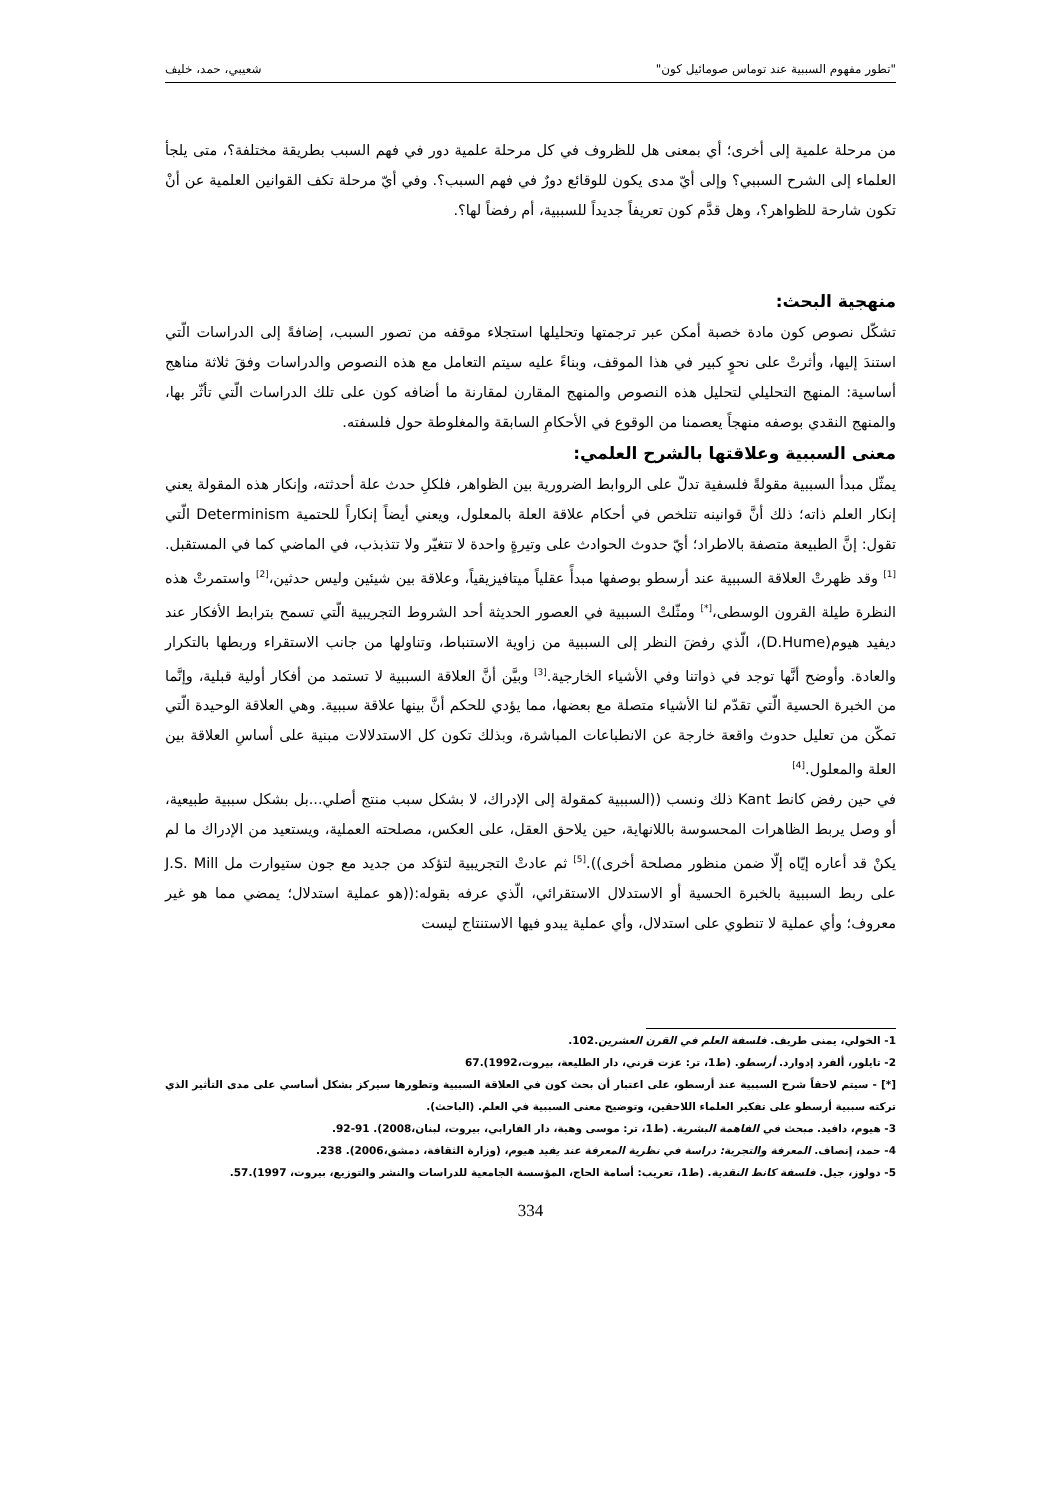"تطور مفهوم السببية عند توماس صومائيل كون" شعيبي، حمد، خليف
من مرحلة علمية إلى أخرى؛ أي بمعنى هل للظروف في كل مرحلة علمية دور في فهم السبب بطريقة مختلفة؟، متى يلجأ العلماء إلى الشرح السببي؟ وإلى أيّ مدى يكون للوقائع دورٌ في فهم السبب؟. وفي أيّ مرحلة تكف القوانين العلمية عن أنْ تكون شارحة للظواهر؟، وهل قدَّم كون تعريفاً جديداً للسببية، أم رفضاً لها؟.
منهجية البحث:
تشكّل نصوص كون مادة خصبة أمكن عبر ترجمتها وتحليلها استجلاء موقفه من تصور السبب، إضافةً إلى الدراسات الّتي استندَ إليها، وأثرتْ على نحوٍ كبير في هذا الموقف، وبناءً عليه سيتم التعامل مع هذه النصوص والدراسات وفقَ ثلاثة مناهج أساسية: المنهج التحليلي لتحليل هذه النصوص والمنهج المقارن لمقارنة ما أضافه كون على تلك الدراسات الّتي تأثّر بها، والمنهج النقدي بوصفه منهجاً يعصمنا من الوقوع في الأحكامِ السابقة والمغلوطة حول فلسفته.
معنى السببية وعلاقتها بالشرح العلمي:
يمثّل مبدأ السببية مقولةً فلسفية تدلّ على الروابط الضرورية بين الظواهر، فلكلِ حدث علة أحدثته، وإنكار هذه المقولة يعني إنكار العلم ذاته؛ ذلك أنَّ قوانينه تتلخص في أحكام علاقة العلة بالمعلول، ويعني أيضاً إنكاراً للحتمية Determinism الّتي تقول: إنَّ الطبيعة متصفة بالاطراد؛ أيّ حدوث الحوادث على وتيرةٍ واحدة لا تتغيّر ولا تتذبذب، في الماضي كما في المستقبل.<sup>[1]</sup> وقد ظهرتْ العلاقة السببية عند أرسطو بوصفها مبدأً عقلياً ميتافيزيقياً، وعلاقة بين شيئين وليس حدثين،<sup>[2]</sup> واستمرتْ هذه النظرة طيلة القرون الوسطى،<sup>[*]</sup> ومثّلتْ السببية في العصور الحديثة أحد الشروط التجريبية الّتي تسمح بترابط الأفكار عند ديفيد هيوم(D.Hume)، الّذي رفضَ النظر إلى السببية من زاوية الاستنباط، وتناولها من جانب الاستقراء وربطها بالتكرار والعادة. وأوضح أنَّها توجد في ذواتنا وفي الأشياء الخارجية.<sup>[3]</sup> وبيَّن أنَّ العلاقة السببية لا تستمد من أفكار أولية قبلية، وإنَّما من الخبرة الحسية الّتي تقدّم لنا الأشياء متصلة مع بعضها، مما يؤدي للحكم أنَّ بينها علاقة سببية. وهي العلاقة الوحيدة الّتي تمكّن من تعليل حدوث واقعة خارجة عن الانطباعات المباشرة، وبذلك تكون كل الاستدلالات مبنية على أساسِ العلاقة بين العلة والمعلول.<sup>[4]</sup>
في حين رفض كانط Kant ذلك ونسب ((السببية كمقولة إلى الإدراك، لا بشكل سبب منتج أصلي...بل بشكل سببية طبيعية، أو وصل يربط الظاهرات المحسوسة باللانهاية، حين يلاحق العقل، على العكس، مصلحته العملية، ويستعيد من الإدراك ما لم يكنْ قد أعاره إيّاه إلّا ضمن منظور مصلحة أخرى)).<sup>[5]</sup> ثم عادتْ التجريبية لتؤكد من جديد مع جون ستيوارت مل J.S. Mill على ربط السببية بالخبرة الحسية أو الاستدلال الاستقرائي، الّذي عرفه بقوله:((هو عملية استدلال؛ يمضي مما هو غير معروف؛ وأي عملية لا تنطوي على استدلال، وأي عملية يبدو فيها الاستنتاج ليست
1- الخولي، يمنى طريف. فلسفة العلم في القرن العشرين.102.
2- تايلور، ألفرد إدوارد. أرسطو. (ط1، تر: عزت قرني، دار الطليعة، بيروت،1992).67
[*] - سيتم لاحقاً شرح السببية عند أرسطو، على اعتبار أن بحث كون في العلاقة السببية وتطورها سيركز بشكل أساسي على مدى التأثير الذي تركته سببية أرسطو على تفكير العلماء اللاحقين، وتوضيح معنى السببية في العلم. (الباحث).
3- هيوم، دافيد. مبحث في الفاهمة البشرية. (ط1، تر: موسى وهبة، دار الفارابي، بيروت، لبنان،2008). 91-92.
4- حمد، إنصاف. المعرفة والتجربة: دراسة في نظرية المعرفة عند يفيد هيوم، (وزارة الثقافة، دمشق،2006). 238.
5- دولوز، جيل. فلسفة كانط النقدية. (ط1، تعريب: أسامة الحاج، المؤسسة الجامعية للدراسات والنشر والتوزيع، بيروت، 1997).57.
334